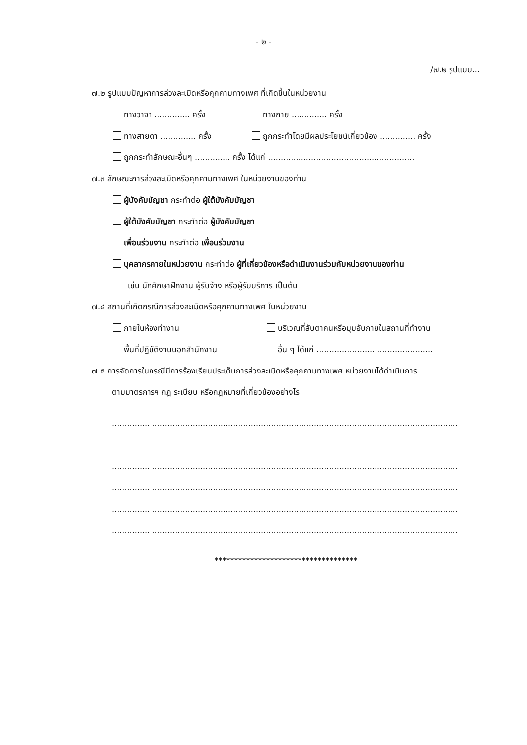- ๒ -
/๗.๒ รูปแบบ...
๗.๒ รูปแบบปัญหาการล่วงละเมิดหรือคุกคามทางเพศ ที่เกิดขึ้นในหน่วยงาน
ทางวาจา .............. ครั้ง ทางกาย .............. ครั้ง
ทางสายตา .............. ครั้ง ถูกกระทำโดยมีผลประโยชน์เกี่ยวข้อง .............. ครั้ง
ถูกกระทำลักษณะอื่นๆ .............. ครั้ง ได้แก่ ..........................................................
๗.๓ ลักษณะการล่วงละเมิดหรือคุกคามทางเพศ ในหน่วยงานของท่าน
ผู้บังคับบัญชา กระทำต่อ ผู้ใต้บังคับบัญชา
ผู้ใต้บังคับบัญชา กระทำต่อ ผู้บังคับบัญชา
เพื่อนร่วมงาน กระทำต่อ เพื่อนร่วมงาน
บุคลากรภายในหน่วยงาน กระทำต่อ ผู้ที่เกี่ยวข้องหรือดำเนินงานร่วมกับหน่วยงานของท่าน
เช่น นักศึกษาฝึกงาน ผู้รับจ้าง หรือผู้รับบริการ เป็นต้น
๗.๔ สถานที่เกิดกรณีการล่วงละเมิดหรือคุกคามทางเพศ ในหน่วยงาน
ภายในห้องทำงาน บริเวณที่ลับตาคนหรือมุมอับภายในสถานที่ทำงาน
พื้นที่ปฏิบัติงานนอกสำนักงาน อื่น ๆ ได้แก่ ..............................................
๗.๕ การจัดการในกรณีมีการร้องเรียนประเด็นการล่วงละเมิดหรือคุกคามทางเพศ หน่วยงานได้ดำเนินการ
ตามมาตรการฯ กฎ ระเบียบ หรือกฎหมายที่เกี่ยวข้องอย่างไร
.........................................................................................................................................
.........................................................................................................................................
.........................................................................................................................................
.........................................................................................................................................
.........................................................................................................................................
.........................................................................................................................................
************************************